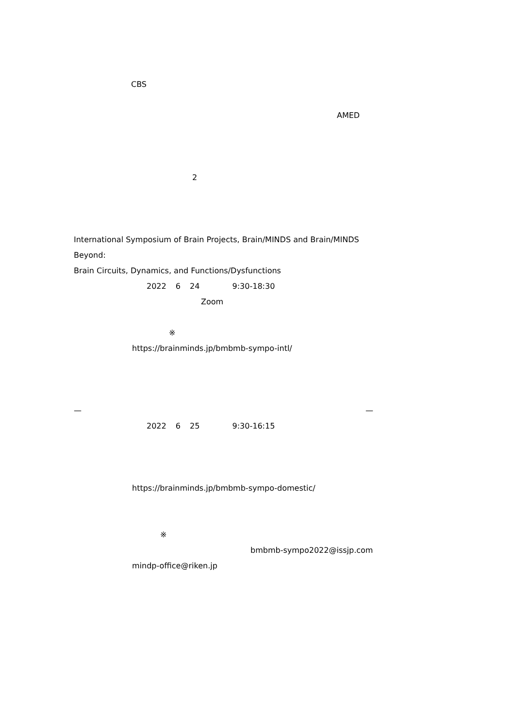CBS
AMED
2
International Symposium of Brain Projects, Brain/MINDS and Brain/MINDS
Beyond:
Brain Circuits, Dynamics, and Functions/Dysfunctions
2022 6 24 9:30-18:30
Zoom
※
https://brainminds.jp/bmbmb-sympo-intl/
— —
2022 6 25 9:30-16:15
https://brainminds.jp/bmbmb-sympo-domestic/
※
bmbmb-sympo2022@issjp.com
mindp-office@riken.jp